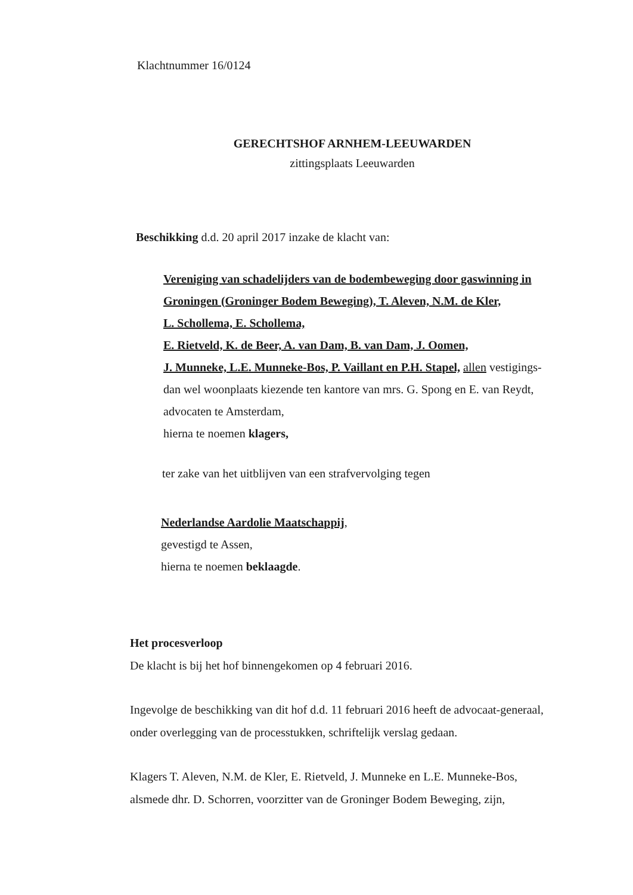Klachtnummer 16/0124
GERECHTSHOF ARNHEM-LEEUWARDEN
zittingsplaats Leeuwarden
Beschikking d.d. 20 april 2017 inzake de klacht van:
Vereniging van schadelijders van de bodembeweging door gaswinning in Groningen (Groninger Bodem Beweging), T. Aleven, N.M. de Kler,
L. Schollema, E. Schollema,
E. Rietveld, K. de Beer, A. van Dam, B. van Dam, J. Oomen,
J. Munneke, L.E. Munneke-Bos, P. Vaillant en P.H. Stapel, allen vestigings- dan wel woonplaats kiezende ten kantore van mrs. G. Spong en E. van Reydt, advocaten te Amsterdam,
hierna te noemen klagers,
ter zake van het uitblijven van een strafvervolging tegen
Nederlandse Aardolie Maatschappij,
gevestigd te Assen,
hierna te noemen beklaagde.
Het procesverloop
De klacht is bij het hof binnengekomen op 4 februari 2016.
Ingevolge de beschikking van dit hof d.d. 11 februari 2016 heeft de advocaat-generaal, onder overlegging van de processtukken, schriftelijk verslag gedaan.
Klagers T. Aleven, N.M. de Kler, E. Rietveld, J. Munneke en L.E. Munneke-Bos, alsmede dhr. D. Schorren, voorzitter van de Groninger Bodem Beweging, zijn,